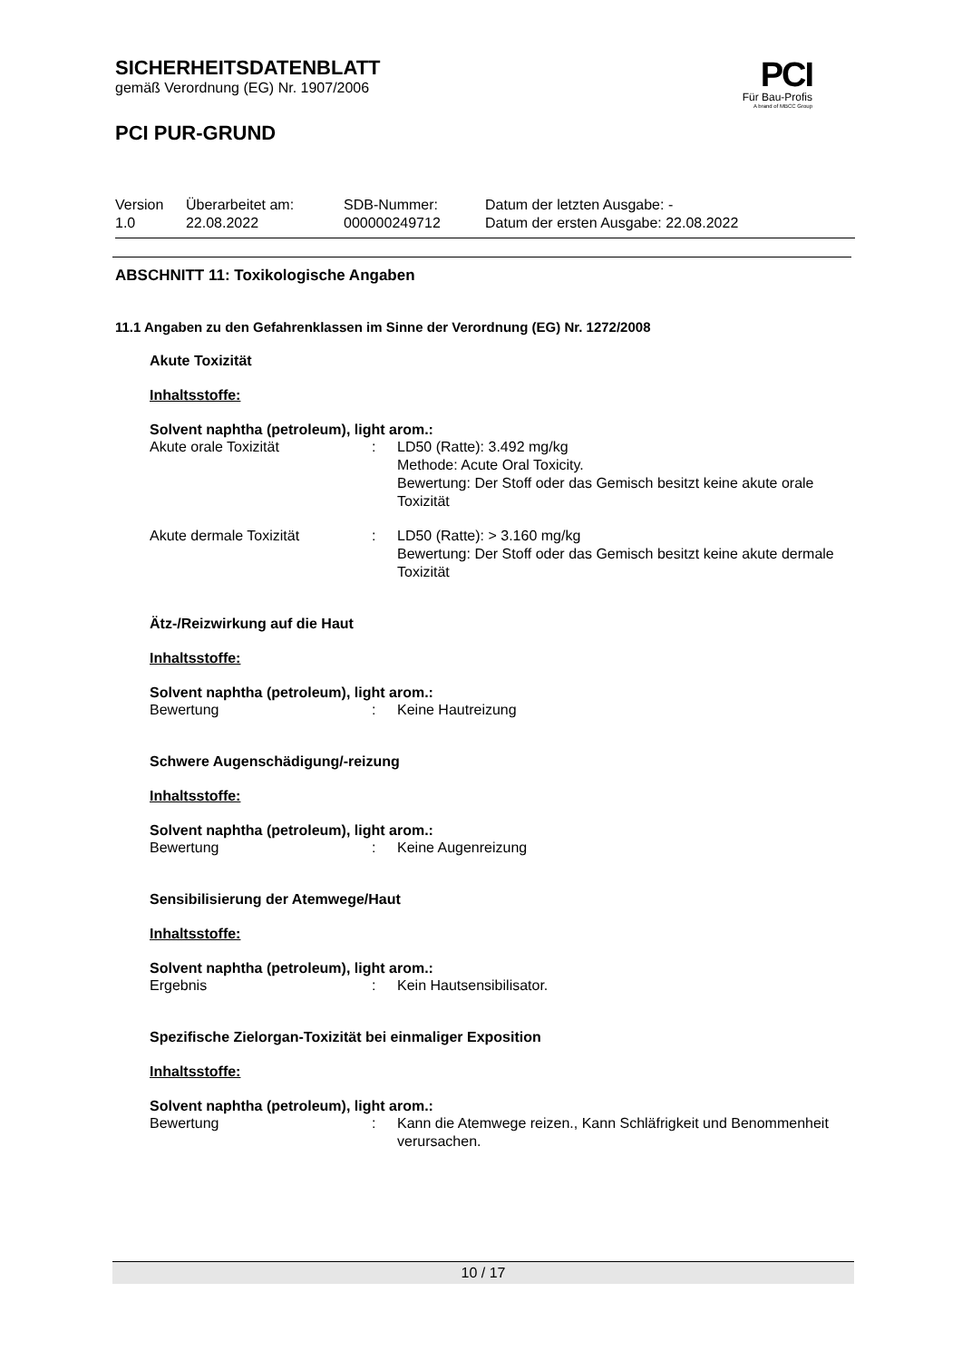SICHERHEITSDATENBLATT
gemäß Verordnung (EG) Nr. 1907/2006
PCI
Für Bau-Profis
A brand of MBCC Group
PCI PUR-GRUND
| Version 1.0 | Überarbeitet am: 22.08.2022 | SDB-Nummer: 000000249712 | Datum der letzten Ausgabe: - Datum der ersten Ausgabe: 22.08.2022 |
ABSCHNITT 11: Toxikologische Angaben
11.1 Angaben zu den Gefahrenklassen im Sinne der Verordnung (EG) Nr. 1272/2008
Akute Toxizität
Inhaltsstoffe:
Solvent naphtha (petroleum), light arom.:
| Akute orale Toxizität | : | LD50 (Ratte): 3.492 mg/kg Methode: Acute Oral Toxicity. Bewertung: Der Stoff oder das Gemisch besitzt keine akute orale Toxizität |
| Akute dermale Toxizität | : | LD50 (Ratte): > 3.160 mg/kg Bewertung: Der Stoff oder das Gemisch besitzt keine akute dermale Toxizität |
Ätz-/Reizwirkung auf die Haut
Inhaltsstoffe:
Solvent naphtha (petroleum), light arom.:
| Bewertung | : | Keine Hautreizung |
Schwere Augenschädigung/-reizung
Inhaltsstoffe:
Solvent naphtha (petroleum), light arom.:
| Bewertung | : | Keine Augenreizung |
Sensibilisierung der Atemwege/Haut
Inhaltsstoffe:
Solvent naphtha (petroleum), light arom.:
| Ergebnis | : | Kein Hautsensibilisator. |
Spezifische Zielorgan-Toxizität bei einmaliger Exposition
Inhaltsstoffe:
Solvent naphtha (petroleum), light arom.:
| Bewertung | : | Kann die Atemwege reizen., Kann Schläfrigkeit und Benommenheit verursachen. |
10 / 17